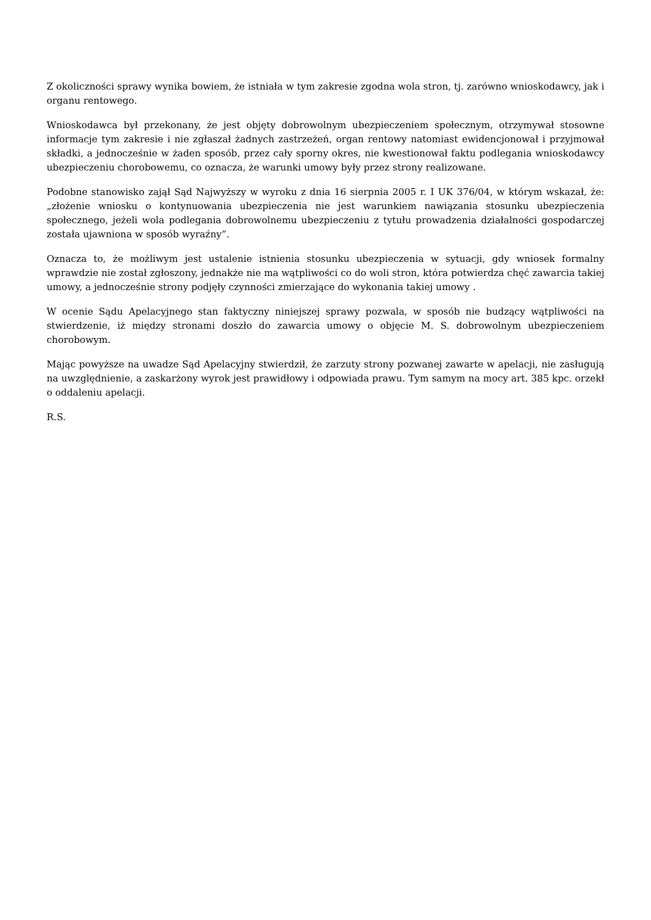Z okoliczności sprawy wynika bowiem, że istniała w tym zakresie zgodna wola stron, tj. zarówno wnioskodawcy, jak i organu rentowego.
Wnioskodawca był przekonany, że jest objęty dobrowolnym ubezpieczeniem społecznym, otrzymywał stosowne informacje tym zakresie i nie zgłaszał żadnych zastrzeżeń, organ rentowy natomiast ewidencjonował i przyjmował składki, a jednocześnie w żaden sposób, przez cały sporny okres, nie kwestionował faktu podlegania wnioskodawcy ubezpieczeniu chorobowemu, co oznacza, że warunki umowy były przez strony realizowane.
Podobne stanowisko zajął Sąd Najwyższy w wyroku z dnia 16 sierpnia 2005 r. I UK 376/04, w którym wskazał, że: „złożenie wniosku o kontynuowania ubezpieczenia nie jest warunkiem nawiązania stosunku ubezpieczenia społecznego, jeżeli wola podlegania dobrowolnemu ubezpieczeniu z tytułu prowadzenia działalności gospodarczej została ujawniona w sposób wyraźny”.
Oznacza to, że możliwym jest ustalenie istnienia stosunku ubezpieczenia w sytuacji, gdy wniosek formalny wprawdzie nie został zgłoszony, jednakże nie ma wątpliwości co do woli stron, która potwierdza chęć zawarcia takiej umowy, a jednocześnie strony podjęły czynności zmierzające do wykonania takiej umowy .
W ocenie Sądu Apelacyjnego stan faktyczny niniejszej sprawy pozwala, w sposób nie budzący wątpliwości na stwierdzenie, iż między stronami doszło do zawarcia umowy o objęcie M. S. dobrowolnym ubezpieczeniem chorobowym.
Mając powyższe na uwadze Sąd Apelacyjny stwierdził, że zarzuty strony pozwanej zawarte w apelacji, nie zasługują na uwzględnienie, a zaskarżony wyrok jest prawidłowy i odpowiada prawu. Tym samym na mocy art. 385 kpc. orzekł o oddaleniu apelacji.
R.S.